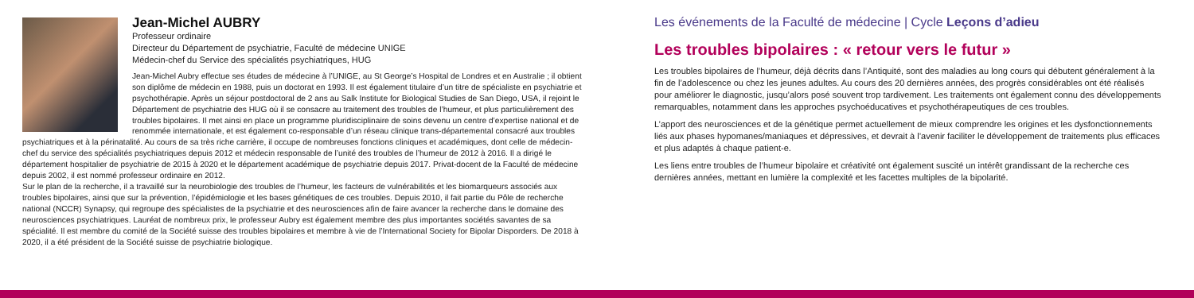Jean-Michel AUBRY
Professeur ordinaire
Directeur du Département de psychiatrie, Faculté de médecine UNIGE
Médecin-chef du Service des spécialités psychiatriques, HUG
Jean-Michel Aubry effectue ses études de médecine à l’UNIGE, au St George’s Hospital de Londres et en Australie ; il obtient son diplôme de médecin en 1988, puis un doctorat en 1993. Il est également titulaire d’un titre de spécialiste en psychiatrie et psychothérapie. Après un séjour postdoctoral de 2 ans au Salk Institute for Biological Studies de San Diego, USA, il rejoint le Département de psychiatrie des HUG où il se consacre au traitement des troubles de l’humeur, et plus particulièrement des troubles bipolaires. Il met ainsi en place un programme pluridisciplinaire de soins devenu un centre d’expertise national et de renommée internationale, et est également co-responsable d’un réseau clinique trans-départemental consacré aux troubles psychiatriques et à la périnatalité. Au cours de sa très riche carrière, il occupe de nombreuses fonctions cliniques et académiques, dont celle de médecin-chef du service des spécialités psychiatriques depuis 2012 et médecin responsable de l’unité des troubles de l’humeur de 2012 à 2016. Il a dirigé le département hospitalier de psychiatrie de 2015 à 2020 et le département académique de psychiatrie depuis 2017. Privat-docent de la Faculté de médecine depuis 2002, il est nommé professeur ordinaire en 2012.
Sur le plan de la recherche, il a travaillé sur la neurobiologie des troubles de l’humeur, les facteurs de vulnérabilités et les biomarqueurs associés aux troubles bipolaires, ainsi que sur la prévention, l’épidémiologie et les bases génétiques de ces troubles. Depuis 2010, il fait partie du Pôle de recherche national (NCCR) Synapsy, qui regroupe des spécialistes de la psychiatrie et des neurosciences afin de faire avancer la recherche dans le domaine des neurosciences psychiatriques. Lauréat de nombreux prix, le professeur Aubry est également membre des plus importantes sociétés savantes de sa spécialité. Il est membre du comité de la Société suisse des troubles bipolaires et membre à vie de l’International Society for Bipolar Disporders. De 2018 à 2020, il a été président de la Société suisse de psychiatrie biologique.
Les événements de la Faculté de médecine | Cycle Leçons d’adieu
Les troubles bipolaires : « retour vers le futur »
Les troubles bipolaires de l’humeur, déjà décrits dans l’Antiquité, sont des maladies au long cours qui débutent généralement à la fin de l’adolescence ou chez les jeunes adultes. Au cours des 20 dernières années, des progrès considérables ont été réalisés pour améliorer le diagnostic, jusqu’alors posé souvent trop tardivement. Les traitements ont également connu des développements remarquables, notamment dans les approches psychoéducatives et psychothérapeutiques de ces troubles.
L’apport des neurosciences et de la génétique permet actuellement de mieux comprendre les origines et les dysfonctionnements liés aux phases hypomanes/maniaques et dépressives, et devrait à l’avenir faciliter le développement de traitements plus efficaces et plus adaptés à chaque patient-e.
Les liens entre troubles de l’humeur bipolaire et créativité ont également suscité un intérêt grandissant de la recherche ces dernières années, mettant en lumière la complexité et les facettes multiples de la bipolarité.